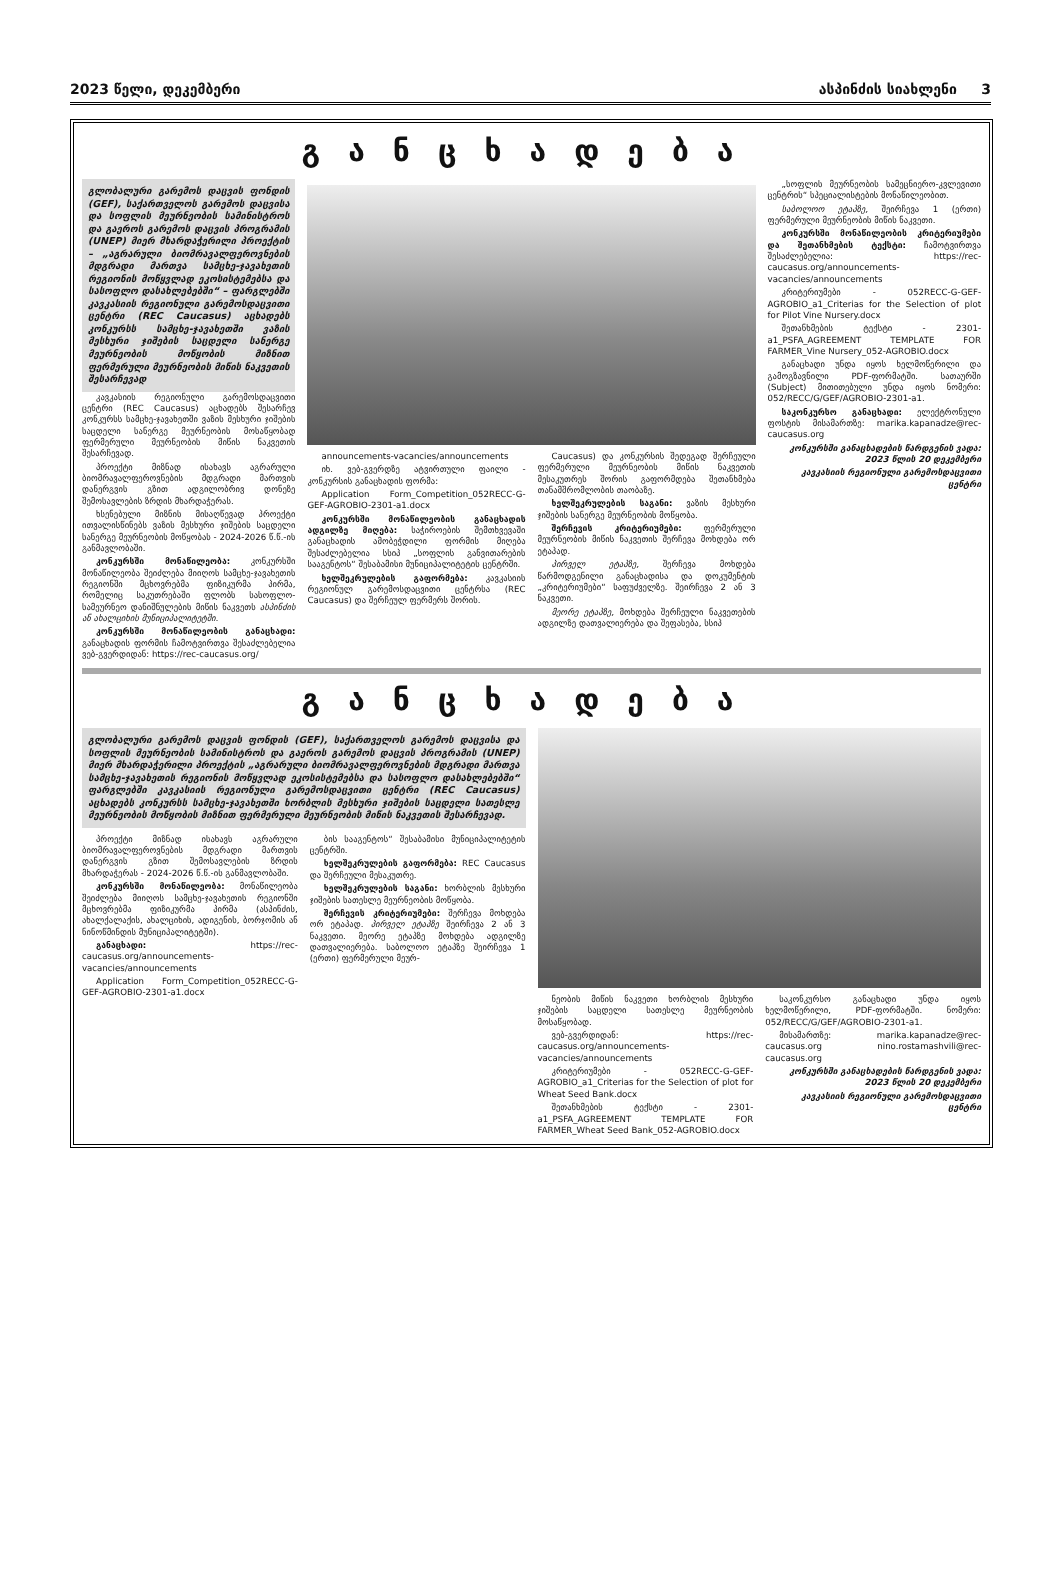2023 წელი, დეკემბერი ასპინძის სიახლენი 3
განცხადება
გლობალური გარემოს დაცვის ფონდის (GEF), საქართველოს გარემოს დაცვისა და სოფლის მეურნეობის სამინისტროს და გაეროს გარემოს დაცვის პროგრამის (UNEP) მიერ მხარდაჭერილი პროექტის – „აგრარული ბიომრავალფეროვნების მდგრადი მართვა სამცხე-ჯავახეთის რეგიონის მოწყვლად ეკოსისტემებსა და სასოფლო დასახლებებში“ – ფარგლებში კავკასიის რეგიონული გარემოსდაცვითი ცენტრი (REC Caucasus) აცხადებს კონკურსს სამცხე-ჯავახეთში ვაზის მესხური ჯიშების საცდელი სანერგე მეურნეობის მოწყობის მიზნით ფერმერული მეურნეობის მიწის ნაკვეთის შესარჩევად
კავკასიის რეგიონული გარემოსდაცვითი ცენტრი (REC Caucasus) აცხადებს შესარჩევ კონკურსს სამცხე-ჯავახეთში ვაზის მესხური ჯიშების საცდელი სანერგე მეურნეობის მოსაწყობად ფერმერული მეურნეობის მიწის ნაკვეთის შესარჩევად.
პროექტი მიზნად ისახავს აგრარული ბიომრავალფეროვნების მდგრადი მართვის დანერგვის გზით ადგილობრივ დონეზე შემოსავლების ზრდის მხარდაჭერას.
ხსენებული მიზნის მისაღწევად პროექტი ითვალისწინებს ვაზის მესხური ჯიშების საცდელი სანერგე მეურნეობის მოწყობას - 2024-2026 წ.წ.-ის განმავლობაში.
კონკურსში მონაწილეობა: კონკურსში მონაწილეობა შეიძლება მიიღოს სამცხე-ჯავახეთის რეგიონში მცხოვრებმა ფიზიკურმა პირმა, რომელიც საკუთრებაში ფლობს სასოფლო-სამეურნეო დანიშნულების მიწის ნაკვეთს ასპინძის ან ახალციხის მუნიციპალიტეტში.
კონკურსში მონაწილეობის განაცხადი: განაცხადის ფორმის ჩამოტვირთვა შესაძლებელია ვებ-გვერდიდან: https://rec-caucasus.org/
announcements-vacancies/announcements
იხ. ვებ-გვერდზე ატვირთული ფაილი - კონკურსის განაცხადის ფორმა:
Application Form_Competition_052RECC-G-GEF-AGROBIO-2301-a1.docx
კონკურსში მონაწილეობის განაცხადის ადგილზე მიღება: საჭიროების შემთხვევაში განაცხადის ამობეჭდილი ფორმის მიღება შესაძლებელია სსიპ „სოფლის განვითარების სააგენტოს“ შესაბამისი მუნიციპალიტეტის ცენტრში.
ხელშეკრულების გაფორმება: კავკასიის რეგიონულ გარემოსდაცვითი ცენტრსა (REC Caucasus) და შერჩეულ ფერმერს შორის.
Caucasus) და კონკურსის შედეგად შერჩეული ფერმერული მეურნეობის მიწის ნაკვეთის მესაკუთრეს შორის გაფორმდება შეთანხმება თანამშრომლობის თაობაზე.
ხელშეკრულების საგანი: ვაზის მესხური ჯიშების სანერგე მეურნეობის მოწყობა.
შერჩევის კრიტერიუმები: ფერმერული მეურნეობის მიწის ნაკვეთის შერჩევა მოხდება ორ ეტაპად.
პირველ ეტაპზე, შერჩევა მოხდება წარმოდგენილი განაცხადისა და დოკუმენტის „კრიტერიუმები“ საფუძველზე. შეირჩევა 2 ან 3 ნაკვეთი.
მეორე ეტაპზე, მოხდება შერჩეული ნაკვეთების ადგილზე დათვალიერება და შეფასება, სსიპ
„სოფლის მეურნეობის სამეცნიერო-კვლევითი ცენტრის“ სპეციალისტების მონაწილეობით.
საბოლოო ეტაპზე, შეირჩევა 1 (ერთი) ფერმერული მეურნეობის მიწის ნაკვეთი.
კონკურსში მონაწილეობის კრიტერიუმები და შეთანხმების ტექსტი: ჩამოტვირთვა შესაძლებელია: https://rec-caucasus.org/announcements-vacancies/announcements
კრიტერიუმები - 052RECC-G-GEF-AGROBIO_a1_Criterias for the Selection of plot for Pilot Vine Nursery.docx
შეთანხმების ტექსტი - 2301-a1_PSFA_AGREEMENT TEMPLATE FOR FARMER_Vine Nursery_052-AGROBIO.docx
განაცხადი უნდა იყოს ხელმოწერილი და გამოგზავნილი PDF-ფორმატში. სათაურში (Subject) მითითებული უნდა იყოს ნომერი: 052/RECC/G/GEF/AGROBIO-2301-a1.
საკონკურსო განაცხადი: ელექტრონული ფოსტის მისამართზე: marika.kapanadze@rec-caucasus.org
კონკურსში განაცხადების წარდგენის ვადა: 2023 წლის 20 დეკემბერი
კავკასიის რეგიონული გარემოსდაცვითი ცენტრი
განცხადება
გლობალური გარემოს დაცვის ფონდის (GEF), საქართველოს გარემოს დაცვისა და სოფლის მეურნეობის სამინისტროს და გაეროს გარემოს დაცვის პროგრამის (UNEP) მიერ მხარდაჭერილი პროექტის „აგრარული ბიომრავალფეროვნების მდგრადი მართვა სამცხე-ჯავახეთის რეგიონის მოწყვლად ეკოსისტემებსა და სასოფლო დასახლებებში“ ფარგლებში კავკასიის რეგიონული გარემოსდაცვითი ცენტრი (REC Caucasus) აცხადებს კონკურსს სამცხე-ჯავახეთში ხორბლის მესხური ჯიშების საცდელი სათესლე მეურნეობის მოწყობის მიზნით ფერმერული მეურნეობის მიწის ნაკვეთის შესარჩევად.
პროექტი მიზნად ისახავს აგრარული ბიომრავალფეროვნების მდგრადი მართვის დანერგვის გზით შემოსავლების ზრდის მხარდაჭერას - 2024-2026 წ.წ.-ის განმავლობაში.
კონკურსში მონაწილეობა: მონაწილეობა შეიძლება მიიღოს სამცხე-ჯავახეთის რეგიონში მცხოვრებმა ფიზიკურმა პირმა (ასპინძის, ახალქალაქის, ახალციხის, ადიგენის, ბორჯომის ან ნინოწმინდის მუნიციპალიტეტში).
განაცხადი: https://rec-caucasus.org/announcements-vacancies/announcements
Application Form_Competition_052RECC-G-GEF-AGROBIO-2301-a1.docx
ბის სააგენტოს“ შესაბამისი მუნიციპალიტეტის ცენტრში.
ხელშეკრულების გაფორმება: REC Caucasus და შერჩეული მესაკუთრე.
ხელშეკრულების საგანი: ხორბლის მესხური ჯიშების სათესლე მეურნეობის მოწყობა.
შერჩევის კრიტერიუმები: შერჩევა მოხდება ორ ეტაპად. პირველ ეტაპზე შეირჩევა 2 ან 3 ნაკვეთი. მეორე ეტაპზე მოხდება ადგილზე დათვალიერება. საბოლოო ეტაპზე შეირჩევა 1 (ერთი) ფერმერული მეურ-
ნეობის მიწის ნაკვეთი ხორბლის მესხური ჯიშების საცდელი სათესლე მეურნეობის მოსაწყობად.
ვებ-გვერდიდან: https://rec-caucasus.org/announcements-vacancies/announcements
კრიტერიუმები - 052RECC-G-GEF-AGROBIO_a1_Criterias for the Selection of plot for Wheat Seed Bank.docx
შეთანხმების ტექსტი - 2301-a1_PSFA_AGREEMENT TEMPLATE FOR FARMER_Wheat Seed Bank_052-AGROBIO.docx
საკონკურსო განაცხადი უნდა იყოს ხელმოწერილი, PDF-ფორმატში. ნომერი: 052/RECC/G/GEF/AGROBIO-2301-a1.
მისამართზე: marika.kapanadze@rec-caucasus.org nino.rostamashvili@rec-caucasus.org
კონკურსში განაცხადების წარდგენის ვადა: 2023 წლის 20 დეკემბერი
კავკასიის რეგიონული გარემოსდაცვითი ცენტრი